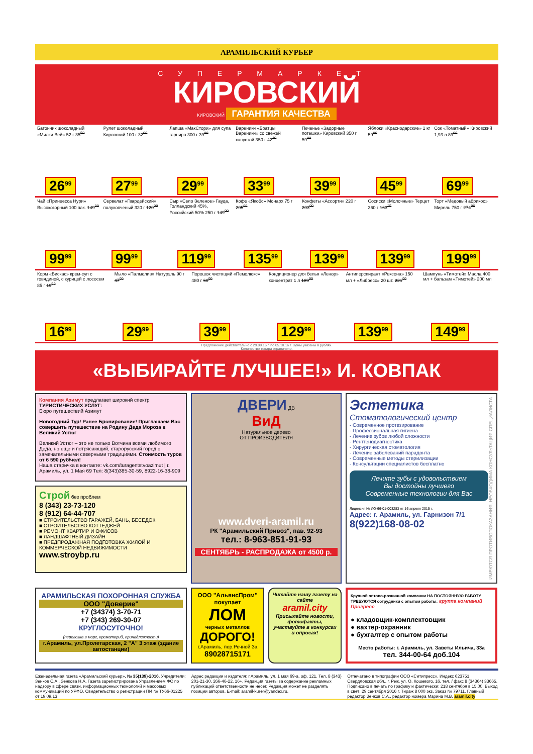АРАМИЛЬСКИЙ КУРЬЕР
СУПЕРМАРКЕТ
КИРОВСКИЙ
КИРОВСКИЙ ГАРАНТИЯ КАЧЕСТВА
Батончик шоколадный «Милки Вей» 52 г 35<sup>50</sup>
26<sup>99</sup>
Рулет шоколадный Кировский 100 г 32<sup>90</sup>
27<sup>99</sup>
Лапша «МакСтори» для супа гарнира 300 г 39<sup>99</sup>
29<sup>99</sup>
Вареники «Братцы Вареники» со свежей капустой 350 г 42<sup>40</sup>
33<sup>99</sup>
Печенье «Задорные потешки» Кировский 350 г 59<sup>90</sup>
39<sup>99</sup>
Яблоки «Краснодарские» 1 кг 59<sup>90</sup>
45<sup>99</sup>
Сок «Томатный» Кировский 1,93 л 89<sup>90</sup>
69<sup>99</sup>
Чай «Принцесса Нури» Высокогорный 100 пак. 149<sup>99</sup>
99<sup>99</sup>
Сервелат «Гвардейский» полукопченый 320 г 120<sup>99</sup>
99<sup>99</sup>
Сыр «Село Зеленое» Гауда, Голландский 45%, Российский 50% 250 г 149<sup>99</sup>
119<sup>99</sup>
Кофе «Якобс» Монарх 75 г 205<sup>99</sup>
135<sup>99</sup>
Конфеты «Ассорти» 220 г 203<sup>99</sup>
139<sup>99</sup>
Сосиски «Молочные» Терцет 360 г 163<sup>25</sup>
139<sup>99</sup>
Торт «Медовый абрикос» Мирель 750 г 274<sup>90</sup>
199<sup>99</sup>
Корм «Вискас» крем-суп с говядиной, с курицей с лососем 85 г 19<sup>99</sup>
16<sup>99</sup>
Мыло «Палмолив» Натурэль 90 г 47<sup>99</sup>
29<sup>99</sup>
Порошок чистящий «Пемолюкс» 480 г 60<sup>99</sup>
39<sup>99</sup>
Кондиционер для белья «Ленор» концентрат 1 л 189<sup>99</sup>
129<sup>99</sup>
Антиперспирант «Рексона» 150 мл + «Либресс» 20 шт. 221<sup>99</sup>
139<sup>99</sup>
Шампунь «Тимотей» Масла 400 мл + бальзам «Тимотей» 200 мл
149<sup>99</sup>
Предложение действительно с 29.09.16 г. по 05.10.16 г. Цены указаны в рублях.
Количество товара ограничено.
«ВЫБИРАЙТЕ ЛУЧШЕЕ!» И. КОВПАК
Компания Азимут предлагает широкий спектр ТУРИСТИЧЕСКИХ УСЛУГ:
Бюро путешествий Азимут
Новогодний Тур! Ранее Бронирование! Приглашаем Вас совершить путешествие на Родину Деда Мороза в Великий Устюг
Великий Устюг – это не только Вотчина всеми любимого Деда, но еще и потрясающий, старорусский город с замечательными северными традициями. Стоимость туров от 6 590 руб/чел!
Наша старичка в контакте: vk.com/turagentstvoazimut | г. Арамиль, ул. 1 Мая 69 Тел: 8(343)385-30-59, 8922-16-38-909
Строй без проблем
8 (343) 23-73-120
8 (912) 64-44-707
■ СТРОИТЕЛЬСТВО ГАРАЖЕЙ, БАНЬ, БЕСЕДОК
■ СТРОИТЕЛЬСТВО КОТТЕДЖЕЙ
■ РЕМОНТ КВАРТИР И ОФИСОВ
■ ЛАНДШАФТНЫЙ ДИЗАЙН
■ ПРЕДПРОДАЖНАЯ ПОДГОТОВКА ЖИЛОЙ И КОММЕРЧЕСКОЙ НЕДВИЖИМОСТИ
www.stroybp.ru
ДВЕРИ ДВ
ВиД
Натуральное дерево
ОТ ПРОИЗВОДИТЕЛЯ
www.dveri-aramil.ru
РК "Арамильский Привоз", пав. 92-93
тел.: 8-963-851-91-93
СЕНТЯБРЬ - РАСПРОДАЖА от 4500 р.
Эстетика
Стоматологический центр
- Современное протезирование
- Профессиональная гигиена
- Лечение зубов любой сложности
- Рентгенодиагностика
- Хирургическая стоматология
- Лечение заболеваний парадонта
- Современные методы стерилизации
- Консультации специалистов бесплатно
Лечите зубы с удовольствием
Вы достойны лучшего
Современные технологии для Вас
Лицензия № ЛО-66-01-003283 от 16 апреля 2015 г.
Адрес: г. Арамиль, ул. Гарнизон 7/1
8(922)168-08-02
ИМЕЮТСЯ ПРОТИВОПОКАЗАНИЯ, НЕОБХОДИМА КОНСУЛЬТАЦИЯ СПЕЦИАЛИСТА
АРАМИЛЬСКАЯ ПОХОРОННАЯ СЛУЖБА
ООО "Доверие"
+7 (34374) 3-70-71
+7 (343) 269-30-07
КРУГЛОСУТОЧНО!
(перевозка в морг, крематорий, принадлежности)
г.Арамиль, ул.Пролетарская, 2 "А" 3 этаж (здание автостанции)
ООО "АльянсПром" покупает
ЛОМ
черных металлов
ДОРОГО!
г.Арамиль, пер.Речной 3а
89028715171
Читайте нашу газету на сайте
aramil.city
Присылайте новости, фотофакты, участвуйте в конкурсах и опросах!
Крупной оптово-розничной компании НА ПОСТОЯННУЮ РАБОТУ ТРЕБУЮТСЯ сотрудники с опытом работы: группа компаний Прогресс
● кладовщик-комплектовщик
● вахтер-охранник
● бухгалтер с опытом работы
Место работы: г. Арамиль, ул. Заветы Ильича, 33а
тел. 344-00-64 доб.104
Еженедельная газета «Арамильский курьер», № 35(139)-2016. Учредители: Зенков С.А., Зенкова Н.А. Газета зарегистрирована Управлением ФС по надзору в сфере связи, информационных технологий и массовых коммуникаций по УРФО. Свидетельство о регистрации ПИ № ТУ66-01225 от 19.09.13
Адрес редакции и издателя: г.Арамиль, ул. 1 мая 69-а, оф. 121. Тел. 8 (343) 201-21-30, 266-46-22. 16+. Редакция газеты за содержание рекламных публикаций ответственности не несет. Редакция может не разделять позиции авторов. E-mail: aramil-kurer@yandex.ru.
Отпечатано в типографии ООО «Ситипресс». Индекс 623751. Свердловская обл., г. Реж, ул. О. Кошевого, 16, тел. / факс 8 (34364) 33665. Подписано в печать по графику и фактически: 218 сентября в 15.00. Выход в свет: 29 сентября 2016 г. Тираж 8 000 экз. Заказ № 79711. Главный редактор Зенков С.А., редактор номера Марина М.В. aramil.city